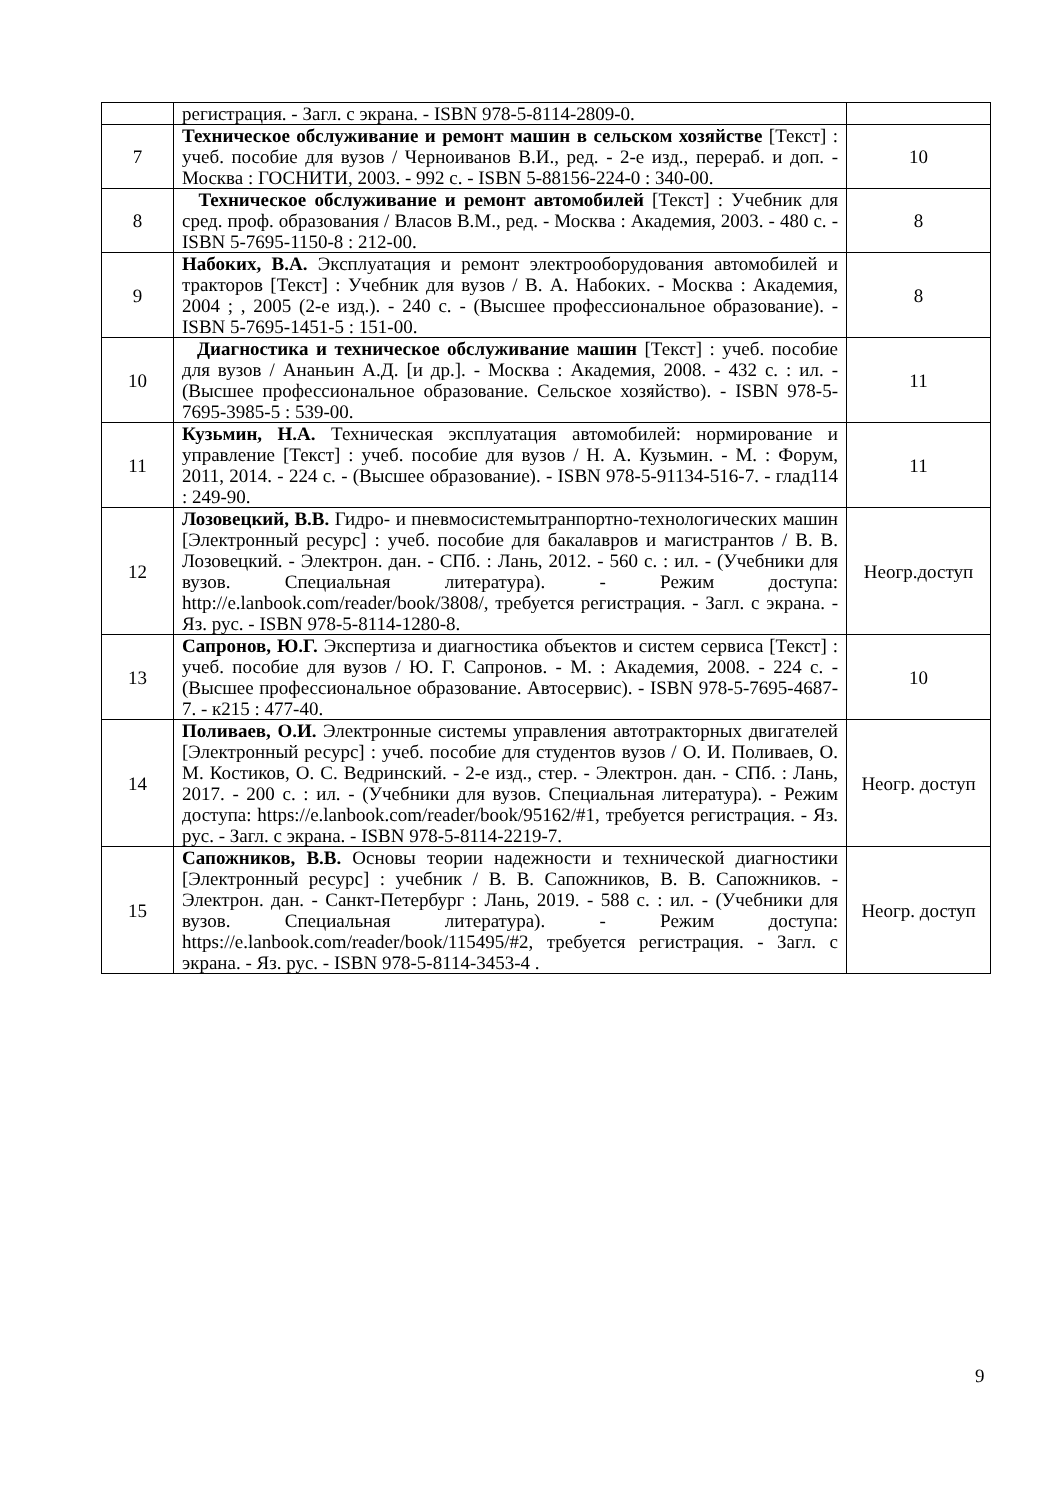| | регистрация. - Загл. с экрана. - ISBN 978-5-8114-2809-0. | |
| 7 | Техническое обслуживание и ремонт машин в сельском хозяйстве [Текст] : учеб. пособие для вузов / Черноиванов В.И., ред. - 2-е изд., перераб. и доп. - Москва : ГОСНИТИ, 2003. - 992 с. - ISBN 5-88156-224-0 : 340-00. | 10 |
| 8 | Техническое обслуживание и ремонт автомобилей [Текст] : Учебник для сред. проф. образования / Власов В.М., ред. - Москва : Академия, 2003. - 480 с. - ISBN 5-7695-1150-8 : 212-00. | 8 |
| 9 | Набоких, В.А. Эксплуатация и ремонт электрооборудования автомобилей и тракторов [Текст] : Учебник для вузов / В. А. Набоких. - Москва : Академия, 2004 ; , 2005 (2-е изд.). - 240 с. - (Высшее профессиональное образование). - ISBN 5-7695-1451-5 : 151-00. | 8 |
| 10 | Диагностика и техническое обслуживание машин [Текст] : учеб. пособие для вузов / Ананьин А.Д. [и др.]. - Москва : Академия, 2008. - 432 с. : ил. - (Высшее профессиональное образование. Сельское хозяйство). - ISBN 978-5-7695-3985-5 : 539-00. | 11 |
| 11 | Кузьмин, Н.А. Техническая эксплуатация автомобилей: нормирование и управление [Текст] : учеб. пособие для вузов / Н. А. Кузьмин. - М. : Форум, 2011, 2014. - 224 с. - (Высшее образование). - ISBN 978-5-91134-516-7. - глад114 : 249-90. | 11 |
| 12 | Лозовецкий, В.В. Гидро- и пневмосистемытранпортно-технологических машин [Электронный ресурс] : учеб. пособие для бакалавров и магистрантов / В. В. Лозовецкий. - Электрон. дан. - СПб. : Лань, 2012. - 560 с. : ил. - (Учебники для вузов. Специальная литература). - Режим доступа: http://e.lanbook.com/reader/book/3808/, требуется регистрация. - Загл. с экрана. - Яз. рус. - ISBN 978-5-8114-1280-8. | Неогр.доступ |
| 13 | Сапронов, Ю.Г. Экспертиза и диагностика объектов и систем сервиса [Текст] : учеб. пособие для вузов / Ю. Г. Сапронов. - М. : Академия, 2008. - 224 с. - (Высшее профессиональное образование. Автосервис). - ISBN 978-5-7695-4687-7. - к215 : 477-40. | 10 |
| 14 | Поливаев, О.И. Электронные системы управления автотракторных двигателей [Электронный ресурс] : учеб. пособие для студентов вузов / О. И. Поливаев, О. М. Костиков, О. С. Ведринский. - 2-е изд., стер. - Электрон. дан. - СПб. : Лань, 2017. - 200 с. : ил. - (Учебники для вузов. Специальная литература). - Режим доступа: https://e.lanbook.com/reader/book/95162/#1, требуется регистрация. - Яз. рус. - Загл. с экрана. - ISBN 978-5-8114-2219-7. | Неогр. доступ |
| 15 | Сапожников, В.В. Основы теории надежности и технической диагностики [Электронный ресурс] : учебник / В. В. Сапожников, В. В. Сапожников. - Электрон. дан. - Санкт-Петербург : Лань, 2019. - 588 с. : ил. - (Учебники для вузов. Специальная литература). - Режим доступа: https://e.lanbook.com/reader/book/115495/#2, требуется регистрация. - Загл. с экрана. - Яз. рус. - ISBN 978-5-8114-3453-4 . | Неогр. доступ |
9